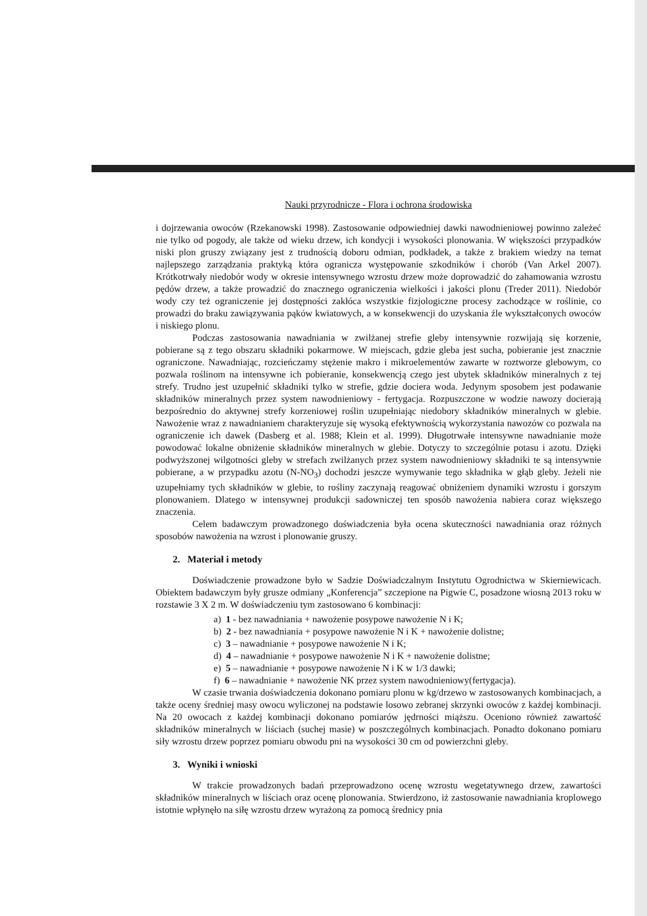Nauki przyrodnicze - Flora i ochrona środowiska
i dojrzewania owoców (Rzekanowski 1998). Zastosowanie odpowiedniej dawki nawodnieniowej powinno zależeć nie tylko od pogody, ale także od wieku drzew, ich kondycji i wysokości plonowania. W większości przypadków niski plon gruszy związany jest z trudnością doboru odmian, podkładek, a także z brakiem wiedzy na temat najlepszego zarządzania praktyką która ogranicza występowanie szkodników i chorób (Van Arkel 2007). Krótkotrwały niedobór wody w okresie intensywnego wzrostu drzew może doprowadzić do zahamowania wzrostu pędów drzew, a także prowadzić do znacznego ograniczenia wielkości i jakości plonu (Treder 2011). Niedobór wody czy też ograniczenie jej dostępności zakłóca wszystkie fizjologiczne procesy zachodzące w roślinie, co prowadzi do braku zawiązywania pąków kwiatowych, a w konsekwencji do uzyskania źle wykształconych owoców i niskiego plonu.
Podczas zastosowania nawadniania w zwilżanej strefie gleby intensywnie rozwijają się korzenie, pobierane są z tego obszaru składniki pokarmowe. W miejscach, gdzie gleba jest sucha, pobieranie jest znacznie ograniczone. Nawadniając, rozcieńczamy stężenie makro i mikroelementów zawarte w roztworze glebowym, co pozwala roślinom na intensywne ich pobieranie, konsekwencją czego jest ubytek składników mineralnych z tej strefy. Trudno jest uzupełnić składniki tylko w strefie, gdzie dociera woda. Jedynym sposobem jest podawanie składników mineralnych przez system nawodnieniowy - fertygacja. Rozpuszczone w wodzie nawozy docierają bezpośrednio do aktywnej strefy korzeniowej roślin uzupełniając niedobory składników mineralnych w glebie. Nawożenie wraz z nawadnianiem charakteryzuje się wysoką efektywnością wykorzystania nawozów co pozwala na ograniczenie ich dawek (Dasberg et al. 1988; Klein et al. 1999). Długotrwałe intensywne nawadnianie może powodować lokalne obniżenie składników mineralnych w glebie. Dotyczy to szczególnie potasu i azotu. Dzięki podwyższonej wilgotności gleby w strefach zwilżanych przez system nawodnieniowy składniki te są intensywnie pobierane, a w przypadku azotu (N-NO<sub>3</sub>) dochodzi jeszcze wymywanie tego składnika w głąb gleby. Jeżeli nie uzupełniamy tych składników w glebie, to rośliny zaczynają reagować obniżeniem dynamiki wzrostu i gorszym plonowaniem. Dlatego w intensywnej produkcji sadowniczej ten sposób nawożenia nabiera coraz większego znaczenia.
Celem badawczym prowadzonego doświadczenia była ocena skuteczności nawadniania oraz różnych sposobów nawożenia na wzrost i plonowanie gruszy.
2. Materiał i metody
Doświadczenie prowadzone było w Sadzie Doświadczalnym Instytutu Ogrodnictwa w Skierniewicach. Obiektem badawczym były grusze odmiany „Konferencja” szczepione na Pigwie C, posadzone wiosną 2013 roku w rozstawie 3 X 2 m. W doświadczeniu tym zastosowano 6 kombinacji:
a) 1 - bez nawadniania + nawożenie posypowe nawożenie N i K;
b) 2 - bez nawadniania + posypowe nawożenie N i K + nawożenie dolistne;
c) 3 – nawadnianie + posypowe nawożenie N i K;
d) 4 – nawadnianie + posypowe nawożenie N i K + nawożenie dolistne;
e) 5 – nawadnianie + posypowe nawożenie N i K w 1/3 dawki;
f) 6 – nawadnianie + nawożenie NK przez system nawodnieniowy(fertygacja).
W czasie trwania doświadczenia dokonano pomiaru plonu w kg/drzewo w zastosowanych kombinacjach, a także oceny średniej masy owocu wyliczonej na podstawie losowo zebranej skrzynki owoców z każdej kombinacji. Na 20 owocach z każdej kombinacji dokonano pomiarów jędrności miąższu. Oceniono również zawartość składników mineralnych w liściach (suchej masie) w poszczególnych kombinacjach. Ponadto dokonano pomiaru siły wzrostu drzew poprzez pomiaru obwodu pni na wysokości 30 cm od powierzchni gleby.
3. Wyniki i wnioski
W trakcie prowadzonych badań przeprowadzono ocenę wzrostu wegetatywnego drzew, zawartości składników mineralnych w liściach oraz ocenę plonowania. Stwierdzono, iż zastosowanie nawadniania kroplowego istotnie wpłynęło na siłę wzrostu drzew wyrażoną za pomocą średnicy pnia